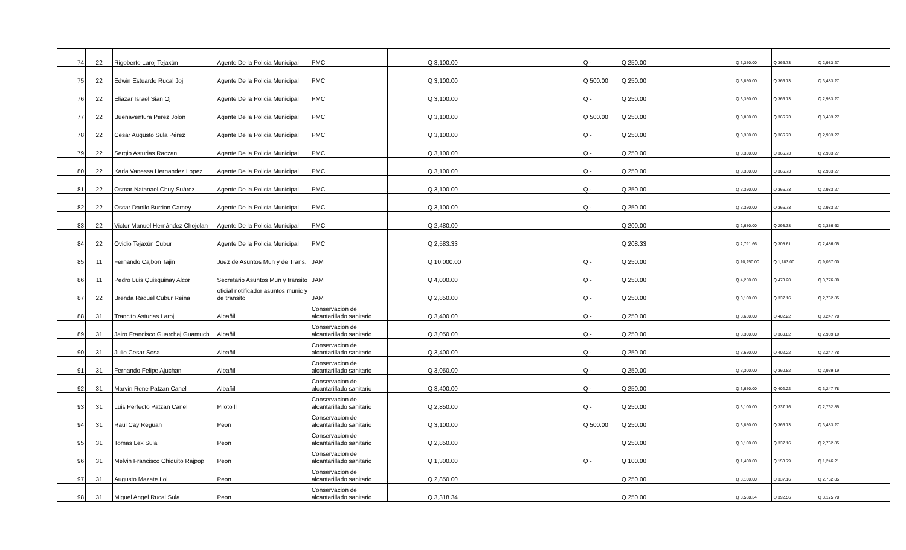| 74 | 22 | Rigoberto Laroj Tejaxún | Agente De la Policia Municipal | PMC | | Q 3,100.00 | | | | Q - | Q 250.00 | | | Q 3,350.00 | Q 366.73 | Q 2,983.27 | |
| 75 | 22 | Edwin Estuardo Rucal Joj | Agente De la Policia Municipal | PMC | | Q 3,100.00 | | | | Q 500.00 | Q 250.00 | | | Q 3,850.00 | Q 366.73 | Q 3,483.27 | |
| 76 | 22 | Eliazar Israel Sian Oj | Agente De la Policia Municipal | PMC | | Q 3,100.00 | | | | Q - | Q 250.00 | | | Q 3,350.00 | Q 366.73 | Q 2,983.27 | |
| 77 | 22 | Buenaventura Perez Jolon | Agente De la Policia Municipal | PMC | | Q 3,100.00 | | | | Q 500.00 | Q 250.00 | | | Q 3,850.00 | Q 366.73 | Q 3,483.27 | |
| 78 | 22 | Cesar Augusto Sula Pérez | Agente De la Policia Municipal | PMC | | Q 3,100.00 | | | | Q - | Q 250.00 | | | Q 3,350.00 | Q 366.73 | Q 2,983.27 | |
| 79 | 22 | Sergio Asturias Raczan | Agente De la Policia Municipal | PMC | | Q 3,100.00 | | | | Q - | Q 250.00 | | | Q 3,350.00 | Q 366.73 | Q 2,983.27 | |
| 80 | 22 | Karla Vanessa Hernandez Lopez | Agente De la Policia Municipal | PMC | | Q 3,100.00 | | | | Q - | Q 250.00 | | | Q 3,350.00 | Q 366.73 | Q 2,983.27 | |
| 81 | 22 | Osmar Natanael Chuy Suárez | Agente De la Policia Municipal | PMC | | Q 3,100.00 | | | | Q - | Q 250.00 | | | Q 3,350.00 | Q 366.73 | Q 2,983.27 | |
| 82 | 22 | Oscar Danilo Burrion Camey | Agente De la Policia Municipal | PMC | | Q 3,100.00 | | | | Q - | Q 250.00 | | | Q 3,350.00 | Q 366.73 | Q 2,983.27 | |
| 83 | 22 | Victor Manuel Hernández Chojolan | Agente De la Policia Municipal | PMC | | Q 2,480.00 | | | | | Q 200.00 | | | Q 2,680.00 | Q 293.38 | Q 2,386.62 | |
| 84 | 22 | Ovidio Tejaxún Cubur | Agente De la Policia Municipal | PMC | | Q 2,583.33 | | | | | Q 208.33 | | | Q 2,791.66 | Q 305.61 | Q 2,486.05 | |
| 85 | 11 | Fernando Cajbon Tajin | Juez de Asuntos Mun y de Trans. | JAM | | Q 10,000.00 | | | | Q - | Q 250.00 | | | Q 10,250.00 | Q 1,183.00 | Q 9,067.00 | |
| 86 | 11 | Pedro Luis Quisquinay Alcor | Secretario Asuntos Mun y transito | JAM | | Q 4,000.00 | | | | Q - | Q 250.00 | | | Q 4,250.00 | Q 473.20 | Q 3,776.80 | |
| 87 | 22 | Brenda Raquel Cubur Reina | oficial notificador asuntos munic y de transito | JAM | | Q 2,850.00 | | | | Q - | Q 250.00 | | | Q 3,100.00 | Q 337.16 | Q 2,762.85 | |
| 88 | 31 | Trancito Asturias Laroj | Albañil | Conservacion de alcantarillado sanitario | | Q 3,400.00 | | | | Q - | Q 250.00 | | | Q 3,650.00 | Q 402.22 | Q 3,247.78 | |
| 89 | 31 | Jairo Francisco Guarchaj Guamuch | Albañil | Conservacion de alcantarillado sanitario | | Q 3,050.00 | | | | Q - | Q 250.00 | | | Q 3,300.00 | Q 360.82 | Q 2,939.19 | |
| 90 | 31 | Julio Cesar Sosa | Albañil | Conservacion de alcantarillado sanitario | | Q 3,400.00 | | | | Q - | Q 250.00 | | | Q 3,650.00 | Q 402.22 | Q 3,247.78 | |
| 91 | 31 | Fernando Felipe Ajuchan | Albañil | Conservacion de alcantarillado sanitario | | Q 3,050.00 | | | | Q - | Q 250.00 | | | Q 3,300.00 | Q 360.82 | Q 2,939.19 | |
| 92 | 31 | Marvin Rene Patzan Canel | Albañil | Conservacion de alcantarillado sanitario | | Q 3,400.00 | | | | Q - | Q 250.00 | | | Q 3,650.00 | Q 402.22 | Q 3,247.78 | |
| 93 | 31 | Luis Perfecto Patzan Canel | Piloto ll | Conservacion de alcantarillado sanitario | | Q 2,850.00 | | | | Q - | Q 250.00 | | | Q 3,100.00 | Q 337.16 | Q 2,762.85 | |
| 94 | 31 | Raul Cay Reguan | Peon | Conservacion de alcantarillado sanitario | | Q 3,100.00 | | | | Q 500.00 | Q 250.00 | | | Q 3,850.00 | Q 366.73 | Q 3,483.27 | |
| 95 | 31 | Tomas Lex Sula | Peon | Conservacion de alcantarillado sanitario | | Q 2,850.00 | | | | | Q 250.00 | | | Q 3,100.00 | Q 337.16 | Q 2,762.85 | |
| 96 | 31 | Melvin Francisco Chiquito Rajpop | Peon | Conservacion de alcantarillado sanitario | | Q 1,300.00 | | | | Q - | Q 100.00 | | | Q 1,400.00 | Q 153.79 | Q 1,246.21 | |
| 97 | 31 | Augusto Mazate Lol | Peon | Conservacion de alcantarillado sanitario | | Q 2,850.00 | | | | | Q 250.00 | | | Q 3,100.00 | Q 337.16 | Q 2,762.85 | |
| 98 | 31 | Miguel Angel Rucal Sula | Peon | Conservacion de alcantarillado sanitario | | Q 3,318.34 | | | | | Q 250.00 | | | Q 3,568.34 | Q 392.56 | Q 3,175.78 | |